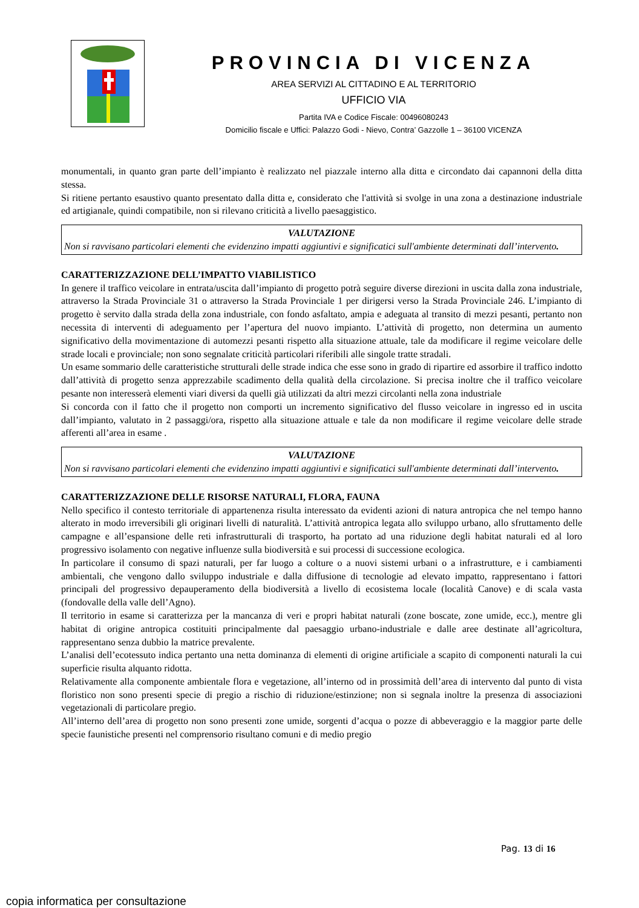PROVINCIA DI VICENZA
AREA SERVIZI AL CITTADINO E AL TERRITORIO
UFFICIO VIA
Partita IVA e Codice Fiscale: 00496080243
Domicilio fiscale e Uffici: Palazzo Godi - Nievo, Contra’ Gazzolle 1 – 36100 VICENZA
monumentali, in quanto gran parte dell’impianto è realizzato nel piazzale interno alla ditta e circondato dai capannoni della ditta stessa.
Si ritiene pertanto esaustivo quanto presentato dalla ditta e, considerato che l'attività si svolge in una zona a destinazione industriale ed artigianale, quindi compatibile, non si rilevano criticità a livello paesaggistico.
VALUTAZIONE
Non si ravvisano particolari elementi che evidenzino impatti aggiuntivi e significatici sull'ambiente determinati dall’intervento.
CARATTERIZZAZIONE DELL’IMPATTO VIABILISTICO
In genere il traffico veicolare in entrata/uscita dall’impianto di progetto potrà seguire diverse direzioni in uscita dalla zona industriale, attraverso la Strada Provinciale 31 o attraverso la Strada Provinciale 1 per dirigersi verso la Strada Provinciale 246. L’impianto di progetto è servito dalla strada della zona industriale, con fondo asfaltato, ampia e adeguata al transito di mezzi pesanti, pertanto non necessita di interventi di adeguamento per l’apertura del nuovo impianto. L’attività di progetto, non determina un aumento significativo della movimentazione di automezzi pesanti rispetto alla situazione attuale, tale da modificare il regime veicolare delle strade locali e provinciale; non sono segnalate criticità particolari riferibili alle singole tratte stradali.
Un esame sommario delle caratteristiche strutturali delle strade indica che esse sono in grado di ripartire ed assorbire il traffico indotto dall’attività di progetto senza apprezzabile scadimento della qualità della circolazione. Si precisa inoltre che il traffico veicolare pesante non interesserà elementi viari diversi da quelli già utilizzati da altri mezzi circolanti nella zona industriale
Si concorda con il fatto che il progetto non comporti un incremento significativo del flusso veicolare in ingresso ed in uscita dall’impianto, valutato in 2 passaggi/ora, rispetto alla situazione attuale e tale da non modificare il regime veicolare delle strade afferenti all’area in esame .
VALUTAZIONE
Non si ravvisano particolari elementi che evidenzino impatti aggiuntivi e significatici sull'ambiente determinati dall’intervento.
CARATTERIZZAZIONE DELLE RISORSE NATURALI, FLORA, FAUNA
Nello specifico il contesto territoriale di appartenenza risulta interessato da evidenti azioni di natura antropica che nel tempo hanno alterato in modo irreversibili gli originari livelli di naturalità. L’attività antropica legata allo sviluppo urbano, allo sfruttamento delle campagne e all’espansione delle reti infrastrutturali di trasporto, ha portato ad una riduzione degli habitat naturali ed al loro progressivo isolamento con negative influenze sulla biodiversità e sui processi di successione ecologica.
In particolare il consumo di spazi naturali, per far luogo a colture o a nuovi sistemi urbani o a infrastrutture, e i cambiamenti ambientali, che vengono dallo sviluppo industriale e dalla diffusione di tecnologie ad elevato impatto, rappresentano i fattori principali del progressivo depauperamento della biodiversità a livello di ecosistema locale (località Canove) e di scala vasta (fondovalle della valle dell’Agno).
Il territorio in esame si caratterizza per la mancanza di veri e propri habitat naturali (zone boscate, zone umide, ecc.), mentre gli habitat di origine antropica costituiti principalmente dal paesaggio urbano-industriale e dalle aree destinate all’agricoltura, rappresentano senza dubbio la matrice prevalente.
L’analisi dell’ecotessuto indica pertanto una netta dominanza di elementi di origine artificiale a scapito di componenti naturali la cui superficie risulta alquanto ridotta.
Relativamente alla componente ambientale flora e vegetazione, all’interno od in prossimità dell’area di intervento dal punto di vista floristico non sono presenti specie di pregio a rischio di riduzione/estinzione; non si segnala inoltre la presenza di associazioni vegetazionali di particolare pregio.
All’interno dell’area di progetto non sono presenti zone umide, sorgenti d’acqua o pozze di abbeveraggio e la maggior parte delle specie faunistiche presenti nel comprensorio risultano comuni e di medio pregio
Pag. 13 di 16
copia informatica per consultazione